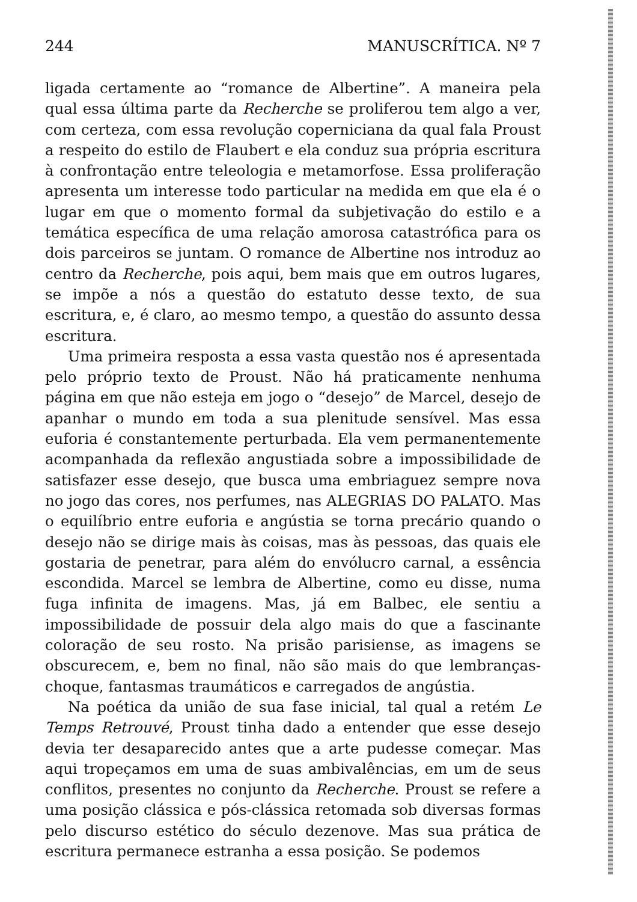244 MANUSCRÍTICA. Nº 7
ligada certamente ao “romance de Albertine”. A maneira pela qual essa última parte da Recherche se proliferou tem algo a ver, com certeza, com essa revolução coperniciana da qual fala Proust a respeito do estilo de Flaubert e ela conduz sua própria escritura à confrontação entre teleologia e metamorfose. Essa proliferação apresenta um interesse todo particular na medida em que ela é o lugar em que o momento formal da subjetivação do estilo e a temática específica de uma relação amorosa catastrófica para os dois parceiros se juntam. O romance de Albertine nos introduz ao centro da Recherche, pois aqui, bem mais que em outros lugares, se impõe a nós a questão do estatuto desse texto, de sua escritura, e, é claro, ao mesmo tempo, a questão do assunto dessa escritura.
Uma primeira resposta a essa vasta questão nos é apresentada pelo próprio texto de Proust. Não há praticamente nenhuma página em que não esteja em jogo o “desejo” de Marcel, desejo de apanhar o mundo em toda a sua plenitude sensível. Mas essa euforia é constantemente perturbada. Ela vem permanentemente acompanhada da reflexão angustiada sobre a impossibilidade de satisfazer esse desejo, que busca uma embriaguez sempre nova no jogo das cores, nos perfumes, nas ALEGRIAS DO PALATO. Mas o equilíbrio entre euforia e angústia se torna precário quando o desejo não se dirige mais às coisas, mas às pessoas, das quais ele gostaria de penetrar, para além do envólucro carnal, a essência escondida. Marcel se lembra de Albertine, como eu disse, numa fuga infinita de imagens. Mas, já em Balbec, ele sentiu a impossibilidade de possuir dela algo mais do que a fascinante coloração de seu rosto. Na prisão parisiense, as imagens se obscurecem, e, bem no final, não são mais do que lembranças-choque, fantasmas traumáticos e carregados de angústia.
Na poética da união de sua fase inicial, tal qual a retém Le Temps Retrouvé, Proust tinha dado a entender que esse desejo devia ter desaparecido antes que a arte pudesse começar. Mas aqui tropeçamos em uma de suas ambivalências, em um de seus conflitos, presentes no conjunto da Recherche. Proust se refere a uma posição clássica e pós-clássica retomada sob diversas formas pelo discurso estético do século dezenove. Mas sua prática de escritura permanece estranha a essa posição. Se podemos